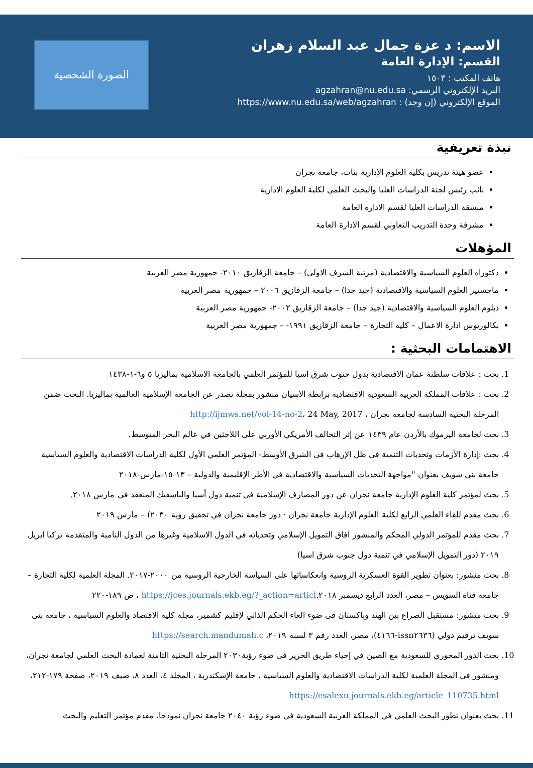الاسم: د عزة جمال عبد السلام زهران
القسم: الإدارة العامة
هاتف المكتب : ١٥٠٣
البريد الإلكتروني الرسمي: agzahran@nu.edu.sa
الموقع الإلكتروني (إن وجد) : https://www.nu.edu.sa/web/agzahran
الصورة الشخصية
نبذة تعريفية
عضو هيئة تدريس بكلية العلوم الإدارية بنات، جامعة نجران
نائب رئيس لجنة الدراسات العليا والبحث العلمي لكلية العلوم الادارية
منسقة الدراسات العليا لقسم الادارة العامة
مشرفة وحدة التدريب التعاوني لقسم الادارة العامة
المؤهلات
دكتوراه العلوم السياسية والاقتصادية (مرتبة الشرف الاولى) – جامعة الزقازيق ٢٠١٠- جمهورية مصر العربية
ماجستير العلوم السياسية والاقتصادية (جيد جدا) – جامعة الزقازيق ٢٠٠٦ – جمهورية مصر العربية
دبلوم العلوم السياسية والاقتصادية (جيد جدا) – جامعة الزقازيق ٢٠٠٢- جمهورية مصر العربية
بكالوريوس ادارة الاعمال – كلية التجارة – جامعة الزقازيق ١٩٩١- – جمهورية مصر العربية
الاهتمامات البحثية :
1. بحث : علاقات سلطنة عمان الاقتصادية بدول جنوب شرق اسيا للمؤتمر العلمي بالجامعة الاسلامية بماليزيا ٥ و٦-١-١٤٣٨
2. بحث : علاقات المملكة العربية السعودية الاقتصادية برابطة الاسيان منشور بمجلة تصدر عن الجامعة الإسلامية العالمية بماليزيا. البحث ضمن المرحلة البحثية السادسة لجامعة نجران ، http://ijmws.net/vol-14-no-2، 24 May, 2017
3. بحث لجامعة اليرموك بالأردن عام ١٤٣٩ عن إثر التحالف الأمريكي الأوربي على اللاجئين في عالم البحر المتوسط.
4. بحث :إدارة الأزمات وتحديات التنمية فى ظل الإرهاب فى الشرق الأوسط- المؤتمر العلمي الأول لكلية الدراسات الاقتصادية والعلوم السياسية جامعة بنى سويف بعنوان "مواجهة التحديات السياسية والاقتصادية في الأطر الإقليمية والدولية – ١٣-١٥-مارس-٢٠١٨
5. بحث لمؤتمر كلية العلوم الإدارية جامعة نجران عن دور المصارف الإسلامية في تنمية دول أسيا والباسفيك المنعقد في مارس ٢٠١٨.
6. بحث مقدم للقاء العلمي الرابع لكلية العلوم الإدارية جامعة نجران · دور جامعة نجران في تحقيق رؤية ٢٠٣٠) – مارس ٢٠١٩
7. بحث مقدم للمؤتمر الدولي المحكم والمنشور افاق التمويل الإسلامي وتحدياته في الدول الاسلامية وغيرها من الدول النامية والمتقدمة تركيا ابريل ٢٠١٩ (دور التمويل الإسلامي في تنمية دول جنوب شرق اسيا)
8. بحث منشور: بعنوان تطوير القوة العسكرية الروسية وانعكاساتها على السياسة الخارجية الروسية من ٢٠٠٠-٢٠١٧. المجلة العلمية لكلية التجارة – جامعة قناة السويس – مصر، العدد الرابع ديسمبر ٢٠١٨.https://jces.journals.ekb.eg/?_action=articl ، ص ١٨٩-٢٢٠
9. بحث منشور: مستقبل الصراع بين الهند وباكستان فى ضوء الغاء الحكم الذاتي لإقليم كشمير، مجلة كلية الاقتصاد والعلوم السياسية ، جامعة بنى سويف ترقيم دولي (issn٢٦٣٦-٤١٦٦)، مصر، العدد رقم ٣ لسنة ٢٠١٩، https://search.mandumah.c
10. بحث الدور المحوري للسعودية مع الصين في إحياء طريق الحرير فى ضوء رؤية٢٠٣٠ المرحلة البحثية الثامنة لعمادة البحث العلمي لجامعة نجران، ومنشور في المجلة العلمية لكلية الدراسات الاقتصادية والعلوم السياسية ، جامعة الإسكندرية ، المجلد ٤، العدد ٨، صيف ٢٠١٩، صفحة ١٧٩-٢١٢، https://esalexu.journals.ekb.eg/article_110735.html
11. بحث بعنوان تطور البحث العلمي في المملكة العربية السعودية في ضوء رؤية ٢٠٤٠ جامعة نجران نموذجا، مقدم مؤتمر التعليم والبحث